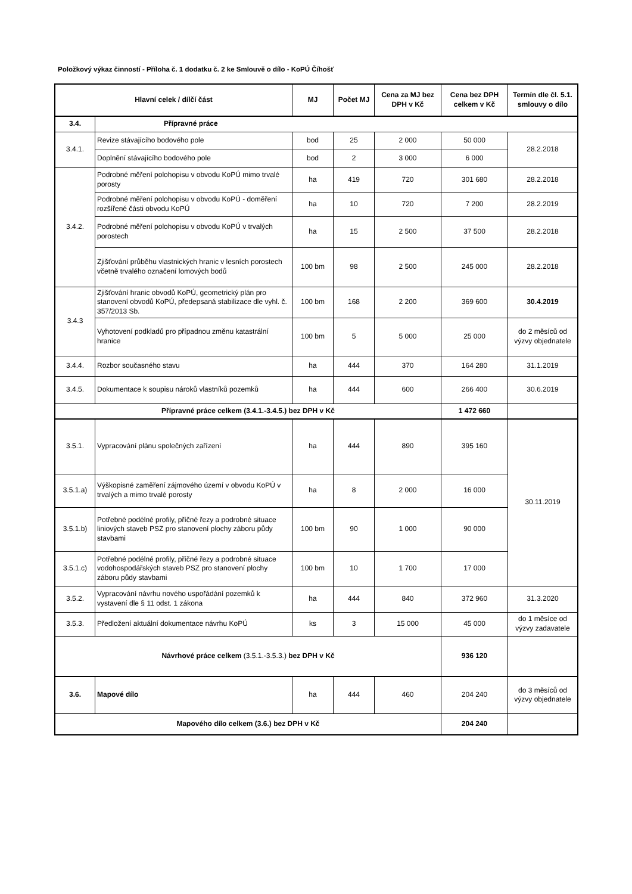Položkový výkaz činností - Příloha č. 1 dodatku č. 2 ke Smlouvě o dílo - KoPÚ Číhošť
| Hlavní celek / dílčí část | | MJ | Počet MJ | Cena za MJ bez DPH v Kč | Cena bez DPH celkem v Kč | Termín dle čl. 5.1. smlouvy o dílo |
| --- | --- | --- | --- | --- | --- | --- |
| 3.4. | Přípravné práce | | | | | |
| 3.4.1. | Revize stávajícího bodového pole | bod | 25 | 2 000 | 50 000 | 28.2.2018 |
| | Doplnění stávajícího bodového pole | bod | 2 | 3 000 | 6 000 | |
| 3.4.2. | Podrobné měření polohopisu v obvodu KoPÚ mimo trvalé porosty | ha | 419 | 720 | 301 680 | 28.2.2018 |
| | Podrobné měření polohopisu v obvodu KoPÚ - doměření rozšířené části obvodu KoPÚ | ha | 10 | 720 | 7 200 | 28.2.2019 |
| | Podrobné měření polohopisu v obvodu KoPÚ v trvalých porostech | ha | 15 | 2 500 | 37 500 | 28.2.2018 |
| | Zjišťování průběhu vlastnických hranic v lesních porostech včetně trvalého označení lomových bodů | 100 bm | 98 | 2 500 | 245 000 | 28.2.2018 |
| 3.4.3 | Zjišťování hranic obvodů KoPÚ, geometrický plán pro stanovení obvodů KoPÚ, předepsaná stabilizace dle vyhl. č. 357/2013 Sb. | 100 bm | 168 | 2 200 | 369 600 | 30.4.2019 |
| | Vyhotovení podkladů pro případnou změnu katastrální hranice | 100 bm | 5 | 5 000 | 25 000 | do 2 měsíců od výzvy objednatele |
| 3.4.4. | Rozbor současného stavu | ha | 444 | 370 | 164 280 | 31.1.2019 |
| 3.4.5. | Dokumentace k soupisu nároků vlastníků pozemků | ha | 444 | 600 | 266 400 | 30.6.2019 |
| Přípravné práce celkem (3.4.1.-3.4.5.) bez DPH v Kč | | | | | 1 472 660 | |
| 3.5.1. | Vypracování plánu společných zařízení | ha | 444 | 890 | 395 160 | 30.11.2019 |
| 3.5.1.a) | Výškopisné zaměření zájmového území v obvodu KoPÚ v trvalých a mimo trvalé porosty | ha | 8 | 2 000 | 16 000 | |
| 3.5.1.b) | Potřebné podélné profily, příčné řezy a podrobné situace liniových staveb PSZ pro stanovení plochy záboru půdy stavbami | 100 bm | 90 | 1 000 | 90 000 | |
| 3.5.1.c) | Potřebné podélné profily, příčné řezy a podrobné situace vodohospodářských staveb PSZ pro stanovení plochy záboru půdy stavbami | 100 bm | 10 | 1 700 | 17 000 | |
| 3.5.2. | Vypracování návrhu nového uspořádání pozemků k vystavení dle § 11 odst. 1 zákona | ha | 444 | 840 | 372 960 | 31.3.2020 |
| 3.5.3. | Předložení aktuální dokumentace návrhu KoPÚ | ks | 3 | 15 000 | 45 000 | do 1 měsíce od výzvy zadavatele |
| Návrhové práce celkem (3.5.1.-3.5.3.) bez DPH v Kč | | | | | 936 120 | |
| 3.6. | Mapové dílo | ha | 444 | 460 | 204 240 | do 3 měsíců od výzvy objednatele |
| Mapového dílo celkem (3.6.) bez DPH v Kč | | | | | 204 240 | |